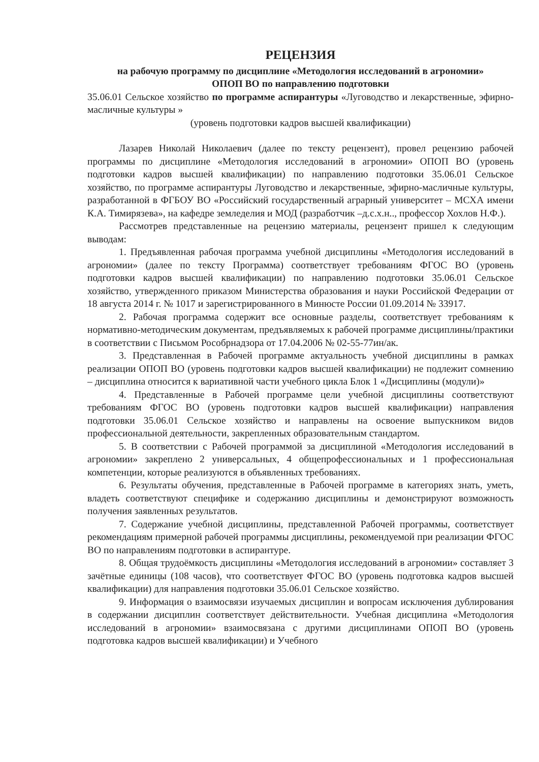РЕЦЕНЗИЯ
на рабочую программу по дисциплине «Методология исследований в агрономии»
ОПОП ВО по направлению подготовки
35.06.01 Сельское хозяйство по программе аспирантуры «Луговодство и лекарственные, эфирно-масличные культуры »
(уровень подготовки кадров высшей квалификации)
Лазарев Николай Николаевич (далее по тексту рецензент), провел рецензию рабочей программы по дисциплине «Методология исследований в агрономии» ОПОП ВО (уровень подготовки кадров высшей квалификации) по направлению подготовки 35.06.01 Сельское хозяйство, по программе аспирантуры Луговодство и лекарственные, эфирно-масличные культуры, разработанной в ФГБОУ ВО «Российский государственный аграрный университет – МСХА имени К.А. Тимирязева», на кафедре земледелия и МОД (разработчик –д.с.х.н.., профессор Хохлов Н.Ф.).
Рассмотрев представленные на рецензию материалы, рецензент пришел к следующим выводам:
1. Предъявленная рабочая программа учебной дисциплины «Методология исследований в агрономии» (далее по тексту Программа) соответствует требованиям ФГОС ВО (уровень подготовки кадров высшей квалификации) по направлению подготовки 35.06.01 Сельское хозяйство, утвержденного приказом Министерства образования и науки Российской Федерации от 18 августа 2014 г. № 1017 и зарегистрированного в Минюсте России 01.09.2014 № 33917.
2. Рабочая программа содержит все основные разделы, соответствует требованиям к нормативно-методическим документам, предъявляемых к рабочей программе дисциплины/практики в соответствии с Письмом Рособрнадзора от 17.04.2006 № 02-55-77ин/ак.
3. Представленная в Рабочей программе актуальность учебной дисциплины в рамках реализации ОПОП ВО (уровень подготовки кадров высшей квалификации) не подлежит сомнению – дисциплина относится к вариативной части учебного цикла Блок 1 «Дисциплины (модули)»
4. Представленные в Рабочей программе цели учебной дисциплины соответствуют требованиям ФГОС ВО (уровень подготовки кадров высшей квалификации) направления подготовки 35.06.01 Сельское хозяйство и направлены на освоение выпускником видов профессиональной деятельности, закрепленных образовательным стандартом.
5. В соответствии с Рабочей программой за дисциплиной «Методология исследований в агрономии» закреплено 2 универсальных, 4 общепрофессиональных и 1 профессиональная компетенции, которые реализуются в объявленных требованиях.
6. Результаты обучения, представленные в Рабочей программе в категориях знать, уметь, владеть соответствуют специфике и содержанию дисциплины и демонстрируют возможность получения заявленных результатов.
7. Содержание учебной дисциплины, представленной Рабочей программы, соответствует рекомендациям примерной рабочей программы дисциплины, рекомендуемой при реализации ФГОС ВО по направлениям подготовки в аспирантуре.
8. Общая трудоёмкость дисциплины «Методология исследований в агрономии» составляет 3 зачётные единицы (108 часов), что соответствует ФГОС ВО (уровень подготовка кадров высшей квалификации) для направления подготовки 35.06.01 Сельское хозяйство.
9. Информация о взаимосвязи изучаемых дисциплин и вопросам исключения дублирования в содержании дисциплин соответствует действительности. Учебная дисциплина «Методология исследований в агрономии» взаимосвязана с другими дисциплинами ОПОП ВО (уровень подготовка кадров высшей квалификации) и Учебного